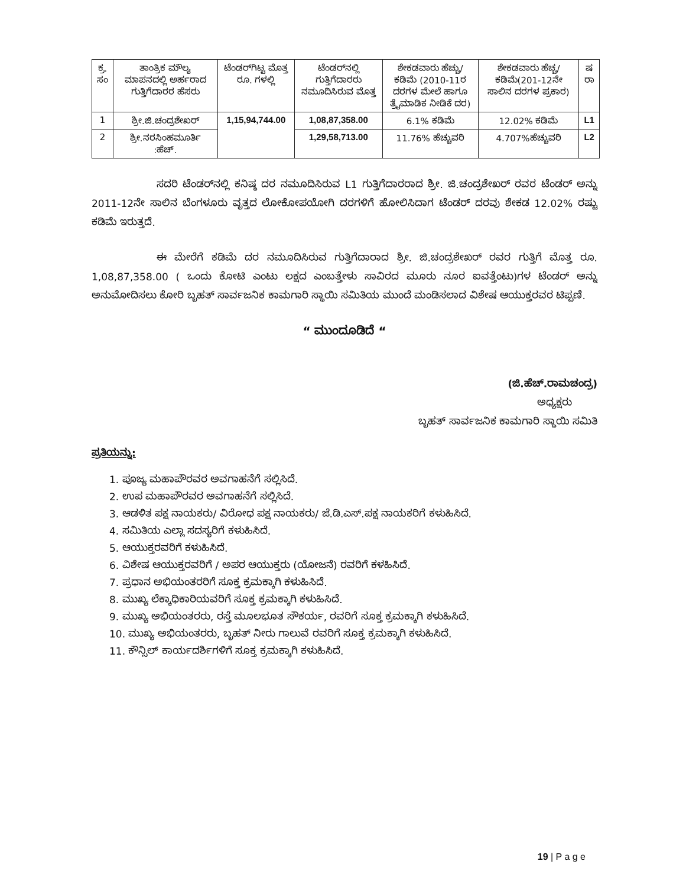| ಕ್ರ. ಸಂ | ತಾಂತ್ರಿಕ ಮೌಲ್ಯ ಮಾಪನದಲ್ಲಿ ಅರ್ಹರಾದ ಗುತ್ತಿಗೆದಾರರ ಹೆಸರು | ಟೆಂಡರ್‌ಗಿಟ್ಟ ಮೊತ್ತ ರೂ. ಗಳಲ್ಲಿ | ಟೆಂಡರ್‌ನಲ್ಲಿ ಗುತ್ತಿಗೆದಾರರು ನಮೂದಿಸಿರುವ ಮೊತ್ತ | ಶೇಕಡವಾರು ಹೆಚ್ಚು/ಕಡಿಮೆ (2010-11ರ ದರಗಳ ಮೇಲೆ ಹಾಗೂ ತ್ರೈಮಾಡಿಕ ನೀಡಿಕೆ ದರ) | ಶೇಕಡವಾರು ಹೆಚ್ಚ/ಕಡಿಮೆ(201-12ನೇ ಸಾಲಿನ ದರಗಳ ಪ್ರಕಾರ) | ಷ ರಾ |
| --- | --- | --- | --- | --- | --- | --- |
| 1 | ಶ್ರೀ.ಜಿ.ಚಂದ್ರಶೇಖರ್ | 1,15,94,744.00 | 1,08,87,358.00 | 6.1% ಕಡಿಮೆ | 12.02% ಕಡಿಮೆ | L1 |
| 2 | ಶ್ರೀ.ನರಸಿಂಹಮೂರ್ತಿ :ಹೆಚ್. | | 1,29,58,713.00 | 11.76% ಹೆಚ್ಚುವರಿ | 4.707%ಹೆಚ್ಚುವರಿ | L2 |
ಸದರಿ ಟೆಂಡರ್‌ನಲ್ಲಿ ಕನಿಷ್ಠ ದರ ನಮೂದಿಸಿರುವ L1 ಗುತ್ತಿಗೆದಾರರಾದ ಶ್ರೀ. ಜಿ.ಚಂದ್ರಶೇಖರ್ ರವರ ಟೆಂಡರ್ ಅನ್ನು 2011-12ನೇ ಸಾಲಿನ ಬೆಂಗಳೂರು ವೃತ್ತದ ಲೋಕೋಪಯೋಗಿ ದರಗಳಿಗೆ ಹೋಲಿಸಿದಾಗ ಟೆಂಡರ್ ದರವು ಶೇಕಡ 12.02% ರಷ್ಟು ಕಡಿಮೆ ಇರುತ್ತದೆ.
ಈ ಮೇರೆಗೆ ಕಡಿಮೆ ದರ ನಮೂದಿಸಿರುವ ಗುತ್ತಿಗೆದಾರಾದ ಶ್ರೀ. ಜಿ.ಚಂದ್ರಶೇಖರ್ ರವರ ಗುತ್ತಿಗೆ ಮೊತ್ತ ರೂ. 1,08,87,358.00 ( ಒಂದು ಕೋಟಿ ಎಂಟು ಲಕ್ಷದ ಎಂಬತ್ತೇಳು ಸಾವಿರದ ಮೂರು ನೂರ ಐವತ್ತೆಂಟು)ಗಳ ಟೆಂಡರ್ ಅನ್ನು ಅನುಮೋದಿಸಲು ಕೋರಿ ಬೃಹತ್ ಸಾರ್ವಜನಿಕ ಕಾಮಗಾರಿ ಸ್ಥಾಯಿ ಸಮಿತಿಯ ಮುಂದೆ ಮಂಡಿಸಲಾದ ವಿಶೇಷ ಆಯುಕ್ತರವರ ಟಿಪ್ಪಣಿ.
“ ಮುಂದೂಡಿದೆ “
(ಜಿ.ಹೆಚ್.ರಾಮಚಂದ್ರ)
ಅಧ್ಯಕ್ಷರು
ಬೃಹತ್ ಸಾರ್ವಜನಿಕ ಕಾಮಗಾರಿ ಸ್ಥಾಯಿ ಸಮಿತಿ
ಪ್ರತಿಯನ್ನು:
1. ಪೂಜ್ಯ ಮಹಾಪೌರವರ ಅವಗಾಹನೆಗೆ ಸಲ್ಲಿಸಿದೆ.
2. ಉಪ ಮಹಾಪೌರವರ ಅವಗಾಹನೆಗೆ ಸಲ್ಲಿಸಿದೆ.
3. ಆಡಳಿತ ಪಕ್ಷ ನಾಯಕರು/ ವಿರೋಧ ಪಕ್ಷ ನಾಯಕರು/ ಜೆ.ಡಿ.ಎಸ್.ಪಕ್ಷ ನಾಯಕರಿಗೆ ಕಳುಹಿಸಿದೆ.
4. ಸಮಿತಿಯ ಎಲ್ಲಾ ಸದಸ್ಯರಿಗೆ ಕಳುಹಿಸಿದೆ.
5. ಆಯುಕ್ತರವರಿಗೆ ಕಳುಹಿಸಿದೆ.
6. ವಿಶೇಷ ಆಯುಕ್ತರವರಿಗೆ / ಅಪರ ಆಯುಕ್ತರು (ಯೋಜನೆ) ರವರಿಗೆ ಕಳಹಿಸಿದೆ.
7. ಪ್ರಧಾನ ಅಭಿಯಂತರರಿಗೆ ಸೂಕ್ತ ಕ್ರಮಕ್ಕಾಗಿ ಕಳುಹಿಸಿದೆ.
8. ಮುಖ್ಯ ಲೆಕ್ಕಾಧಿಕಾರಿಯವರಿಗೆ ಸೂಕ್ತ ಕ್ರಮಕ್ಕಾಗಿ ಕಳುಹಿಸಿದೆ.
9. ಮುಖ್ಯ ಅಭಿಯಂತರರು, ರಸ್ತೆ ಮೂಲಭೂತ ಸೌಕರ್ಯ, ರವರಿಗೆ ಸೂಕ್ತ ಕ್ರಮಕ್ಕಾಗಿ ಕಳುಹಿಸಿದೆ.
10. ಮುಖ್ಯ ಅಭಿಯಂತರರು, ಬೃಹತ್ ನೀರು ಗಾಲುವೆ ರವರಿಗೆ ಸೂಕ್ತ ಕ್ರಮಕ್ಕಾಗಿ ಕಳುಹಿಸಿದೆ.
11. ಕೌನ್ಸಿಲ್ ಕಾರ್ಯದರ್ಶಿಗಳಿಗೆ ಸೂಕ್ತ ಕ್ರಮಕ್ಕಾಗಿ ಕಳುಹಿಸಿದೆ.
19 | P a g e